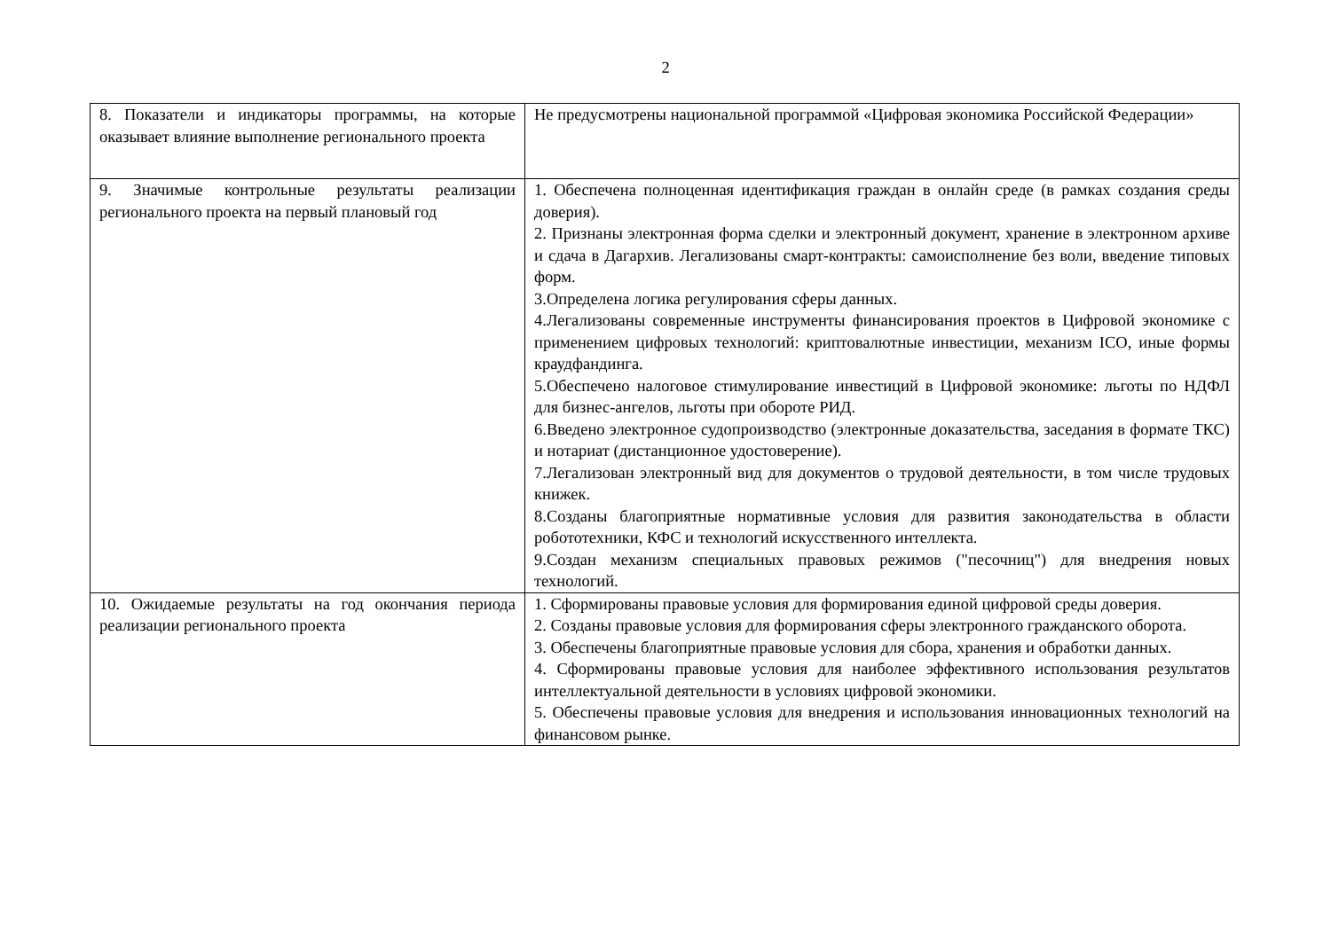2
| 8. Показатели и индикаторы программы, на которые оказывает влияние выполнение регионального проекта | Не предусмотрены национальной программой «Цифровая экономика Российской Федерации» |
| 9. Значимые контрольные результаты реализации регионального проекта на первый плановый год | 1. Обеспечена полноценная идентификация граждан в онлайн среде (в рамках создания среды доверия). 2. Признаны электронная форма сделки и электронный документ, хранение в электронном архиве и сдача в Дагархив. Легализованы смарт-контракты: самоисполнение без воли, введение типовых форм. 3.Определена логика регулирования сферы данных. 4.Легализованы современные инструменты финансирования проектов в Цифровой экономике с применением цифровых технологий: криптовалютные инвестиции, механизм ICO, иные формы краудфандинга. 5.Обеспечено налоговое стимулирование инвестиций в Цифровой экономике: льготы по НДФЛ для бизнес-ангелов, льготы при обороте РИД. 6.Введено электронное судопроизводство (электронные доказательства, заседания в формате ТКС) и нотариат (дистанционное удостоверение). 7.Легализован электронный вид для документов о трудовой деятельности, в том числе трудовых книжек. 8.Созданы благоприятные нормативные условия для развития законодательства в области робототехники, КФС и технологий искусственного интеллекта. 9.Создан механизм специальных правовых режимов ("песочниц") для внедрения новых технологий. |
| 10. Ожидаемые результаты на год окончания периода реализации регионального проекта | 1. Сформированы правовые условия для формирования единой цифровой среды доверия. 2. Созданы правовые условия для формирования сферы электронного гражданского оборота. 3. Обеспечены благоприятные правовые условия для сбора, хранения и обработки данных. 4. Сформированы правовые условия для наиболее эффективного использования результатов интеллектуальной деятельности в условиях цифровой экономики. 5. Обеспечены правовые условия для внедрения и использования инновационных технологий на финансовом рынке. |